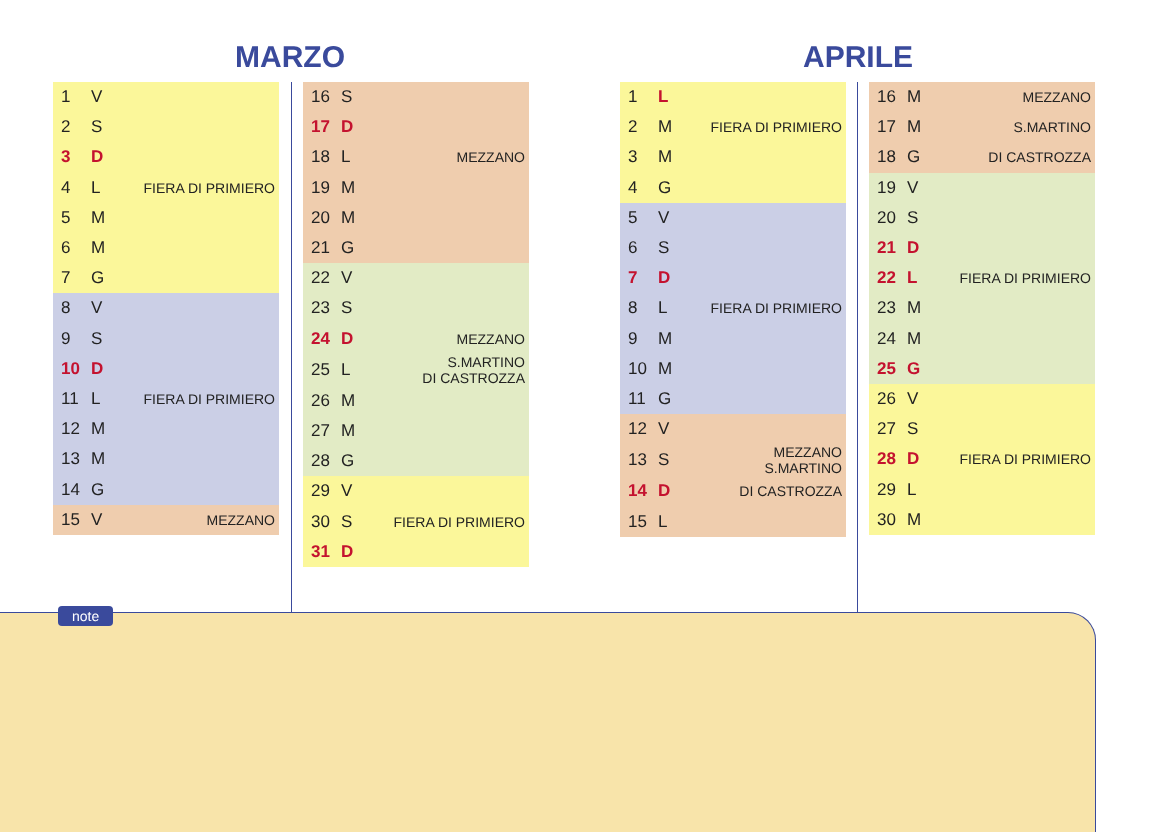MARZO APRILE
| 1 | V | |
| 2 | S | |
| 3 | D | |
| 4 | L | FIERA DI PRIMIERO |
| 5 | M | |
| 6 | M | |
| 7 | G | |
| 8 | V | |
| 9 | S | |
| 10 | D | |
| 11 | L | FIERA DI PRIMIERO |
| 12 | M | |
| 13 | M | |
| 14 | G | |
| 15 | V | MEZZANO |
| 16 | S | |
| 17 | D | |
| 18 | L | MEZZANO |
| 19 | M | |
| 20 | M | |
| 21 | G | |
| 22 | V | |
| 23 | S | |
| 24 | D | MEZZANO |
| 25 | L | S.MARTINO DI CASTROZZA |
| 26 | M | |
| 27 | M | |
| 28 | G | |
| 29 | V | |
| 30 | S | FIERA DI PRIMIERO |
| 31 | D | |
| 1 | L | |
| 2 | M | FIERA DI PRIMIERO |
| 3 | M | |
| 4 | G | |
| 5 | V | |
| 6 | S | |
| 7 | D | |
| 8 | L | FIERA DI PRIMIERO |
| 9 | M | |
| 10 | M | |
| 11 | G | |
| 12 | V | |
| 13 | S | MEZZANO S.MARTINO |
| 14 | D | DI CASTROZZA |
| 15 | L | |
| 16 | M | MEZZANO |
| 17 | M | S.MARTINO |
| 18 | G | DI CASTROZZA |
| 19 | V | |
| 20 | S | |
| 21 | D | |
| 22 | L | FIERA DI PRIMIERO |
| 23 | M | |
| 24 | M | |
| 25 | G | |
| 26 | V | |
| 27 | S | |
| 28 | D | FIERA DI PRIMIERO |
| 29 | L | |
| 30 | M | |
note